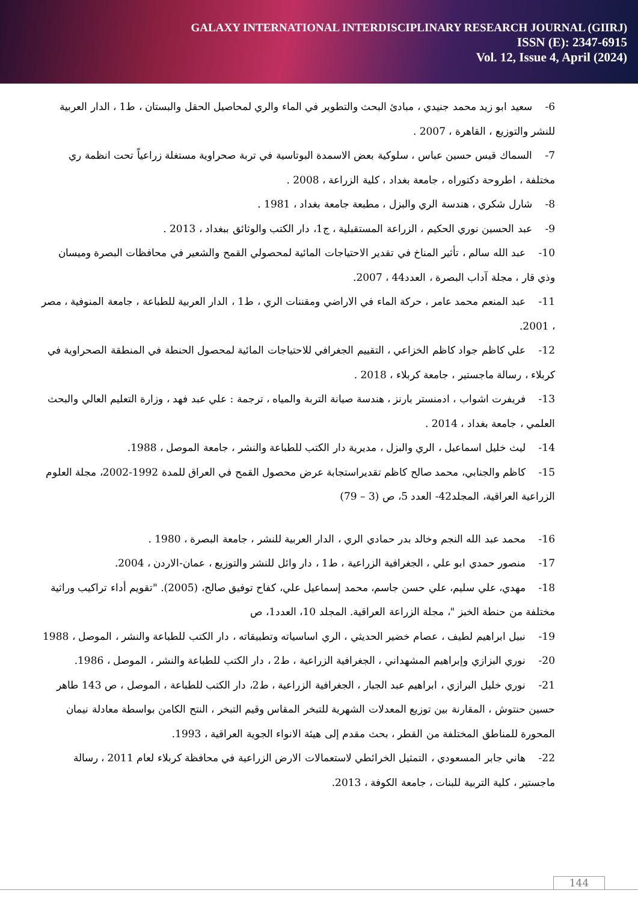GALAXY INTERNATIONAL INTERDISCIPLINARY RESEARCH JOURNAL (GIIRJ)
ISSN (E): 2347-6915
Vol. 12, Issue 4, April (2024)
6- سعيد ابو زيد محمد جنيدي ، مبادئ البحث والتطوير في الماء والري لمحاصيل الحقل والبستان ، ط1 ، الدار العربية للنشر والتوزيع ، القاهرة ، 2007 .
7- السماك قيس حسين عباس ، سلوكية بعض الاسمدة البوتاسية في تربة صحراوية مستغلة زراعياً تحت انظمة ري مختلفة ، اطروحة دكتوراه ، جامعة بغداد ، كلية الزراعة ، 2008 .
8- شارل شكري ، هندسة الري والبزل ، مطبعة جامعة بغداد ، 1981 .
9- عبد الحسين نوري الحكيم ، الزراعة المستقبلية ، ج1، دار الكتب والوثائق ببغداد ، 2013 .
10- عبد الله سالم ، تأثير المناخ في تقدير الاحتياجات المائية لمحصولي القمح والشعير في محافظات البصرة وميسان وذي قار ، مجلة آداب البصرة ، العدد44 ، 2007.
11- عبد المنعم محمد عامر ، حركة الماء في الاراضي ومقننات الري ، ط1 ، الدار العربية للطباعة ، جامعة المنوفية ، مصر ، 2001.
12- علي كاظم جواد كاظم الخزاعي ، التقييم الجغرافي للاحتياجات المائية لمحصول الحنطة في المنطقة الصحراوية في كربلاء ، رسالة ماجستير ، جامعة كربلاء ، 2018 .
13- فريفرت اشواب ، ادمنستر بارنز ، هندسة صيانة التربة والمياه ، ترجمة : علي عبد فهد ، وزارة التعليم العالي والبحث العلمي ، جامعة بغداد ، 2014 .
14- ليث خليل اسماعيل ، الري والبزل ، مديرية دار الكتب للطباعة والنشر ، جامعة الموصل ، 1988.
15- كاظم والجنابي، محمد صالح كاظم تقديراستجابة عرض محصول القمح في العراق للمدة 1992-2002، مجلة العلوم الزراعية العراقية، المجلد42- العدد 5، ص (3 – 79)
16- محمد عبد الله النجم وخالد بدر حمادي الري ، الدار العربية للنشر ، جامعة البصرة ، 1980 .
17- منصور حمدي ابو علي ، الجغرافية الزراعية ، ط1 ، دار وائل للنشر والتوزيع ، عمان-الاردن ، 2004.
18- مهدي، علي سليم، علي حسن جاسم، محمد إسماعيل علي، كفاح توفيق صالح، (2005). "تقويم أداء تراكيب وراثية مختلفة من حنطة الخبز "، مجلة الزراعة العراقية. المجلد 10، العدد1، ص
19- نبيل ابراهيم لطيف ، عصام خضير الحديثي ، الري اساسياته وتطبيقاته ، دار الكتب للطباعة والنشر ، الموصل ، 1988
20- نوري البزازي وإبراهيم المشهداني ، الجغرافية الزراعية ، ط2 ، دار الكتب للطباعة والنشر ، الموصل ، 1986.
21- نوري خليل البرازي ، ابراهيم عبد الجبار ، الجغرافية الزراعية ، ط2، دار الكتب للطباعة ، الموصل ، ص 143 طاهر حسين حنتوش ، المقارنة بين توزيع المعدلات الشهرية للتبخر المقاس وقيم التبخر ، النتح الكامن بواسطة معادلة نيمان المحورة للمناطق المختلفة من القطر ، بحث مقدم إلى هيئة الانواء الجوية العراقية ، 1993.
22- هاني جابر المسعودي ، التمثيل الخرائطي لاستعمالات الارض الزراعية في محافظة كربلاء لعام 2011 ، رسالة ماجستير ، كلية التربية للبنات ، جامعة الكوفة ، 2013.
144